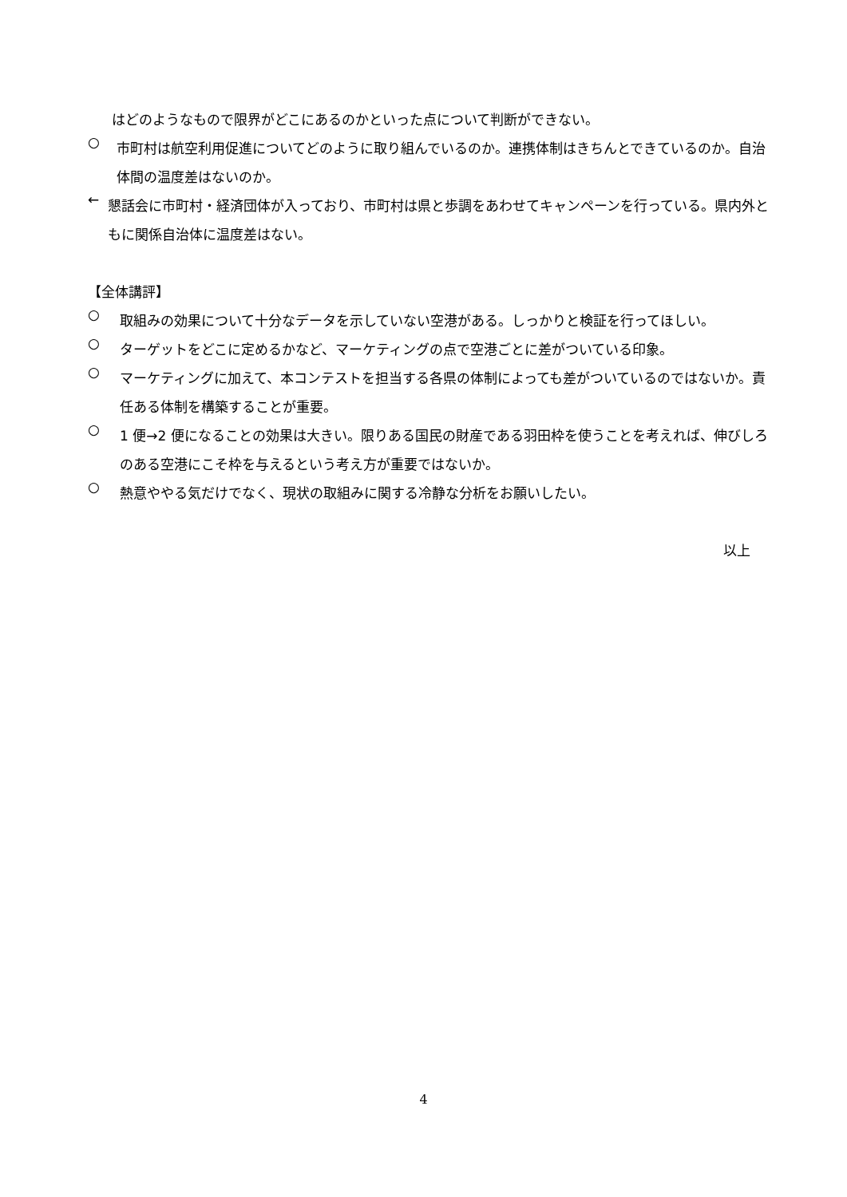はどのようなもので限界がどこにあるのかといった点について判断ができない。
○
市町村は航空利用促進についてどのように取り組んでいるのか。連携体制はきちんとできているのか。自治体間の温度差はないのか。
←
懇話会に市町村・経済団体が入っており、市町村は県と歩調をあわせてキャンペーンを行っている。県内外ともに関係自治体に温度差はない。
【全体講評】
○
取組みの効果について十分なデータを示していない空港がある。しっかりと検証を行ってほしい。
○
ターゲットをどこに定めるかなど、マーケティングの点で空港ごとに差がついている印象。
○
マーケティングに加えて、本コンテストを担当する各県の体制によっても差がついているのではないか。責任ある体制を構築することが重要。
○
1 便→2 便になることの効果は大きい。限りある国民の財産である羽田枠を使うことを考えれば、伸びしろのある空港にこそ枠を与えるという考え方が重要ではないか。
○
熱意ややる気だけでなく、現状の取組みに関する冷静な分析をお願いしたい。
以上
4